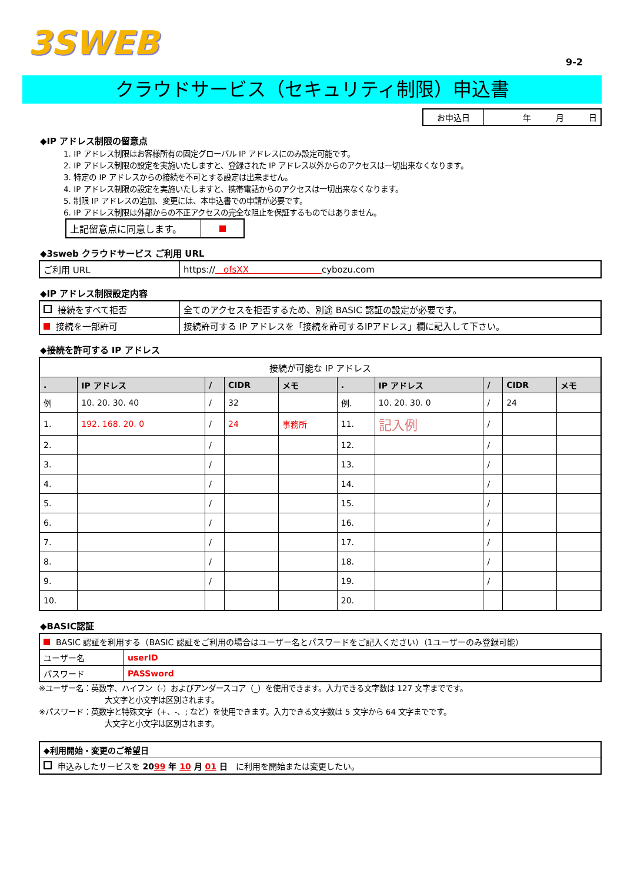3SWEB
9-2
クラウドサービス（セキュリティ制限）申込書
| お申込日 | 年 月 日 |
◆IP アドレス制限の留意点
1. IP アドレス制限はお客様所有の固定グローバル IP アドレスにのみ設定可能です。
2. IP アドレス制限の設定を実施いたしますと、登録された IP アドレス以外からのアクセスは一切出来なくなります。
3. 特定の IP アドレスからの接続を不可とする設定は出来ません。
4. IP アドレス制限の設定を実施いたしますと、携帯電話からのアクセスは一切出来なくなります。
5. 制限 IP アドレスの追加、変更には、本申込書での申請が必要です。
6. IP アドレス制限は外部からの不正アクセスの完全な阻止を保証するものではありません。
| 上記留意点に同意します。 | |
◆3sweb クラウドサービス ご利用 URL
| ご利用 URL | https:// ofsXX cybozu.com |
◆IP アドレス制限設定内容
| 接続をすべて拒否 | 全てのアクセスを拒否するため、別途 BASIC 認証の設定が必要です。 |
| 接続を一部許可 | 接続許可する IP アドレスを「接続を許可するIPアドレス」欄に記入して下さい。 |
◆接続を許可する IP アドレス
| 接続が可能な IP アドレス | | | | | | | | | |
| . | IP アドレス | / | CIDR | メモ | . | IP アドレス | / | CIDR | メモ |
| 例 | 10. 20. 30. 40 | / | 32 | | 例. | 10. 20. 30. 0 | / | 24 | |
| 1. | 192. 168. 20. 0 | / | 24 | 事務所 | 11. | 記入例 | / | | |
| 2. | | / | | | 12. | | / | | |
| 3. | | / | | | 13. | | / | | |
| 4. | | / | | | 14. | | / | | |
| 5. | | / | | | 15. | | / | | |
| 6. | | / | | | 16. | | / | | |
| 7. | | / | | | 17. | | / | | |
| 8. | | / | | | 18. | | / | | |
| 9. | | / | | | 19. | | / | | |
| 10. | | | | | 20. | | | | |
◆BASIC認証
| BASIC 認証を利用する（BASIC 認証をご利用の場合はユーザー名とパスワードをご記入ください）（1ユーザーのみ登録可能） | |
| ユーザー名 | userID |
| パスワード | PASSword |
※ユーザー名：英数字、ハイフン（-）およびアンダースコア（_）を使用できます。入力できる文字数は 127 文字までです。
大文字と小文字は区別されます。
※パスワード：英数字と特殊文字（+、-、; など）を使用できます。入力できる文字数は 5 文字から 64 文字までです。
大文字と小文字は区別されます。
| ◆利用開始・変更のご希望日 |
| 申込みしたサービスを 20 99 年 10 月 01 日 に利用を開始または変更したい。 |